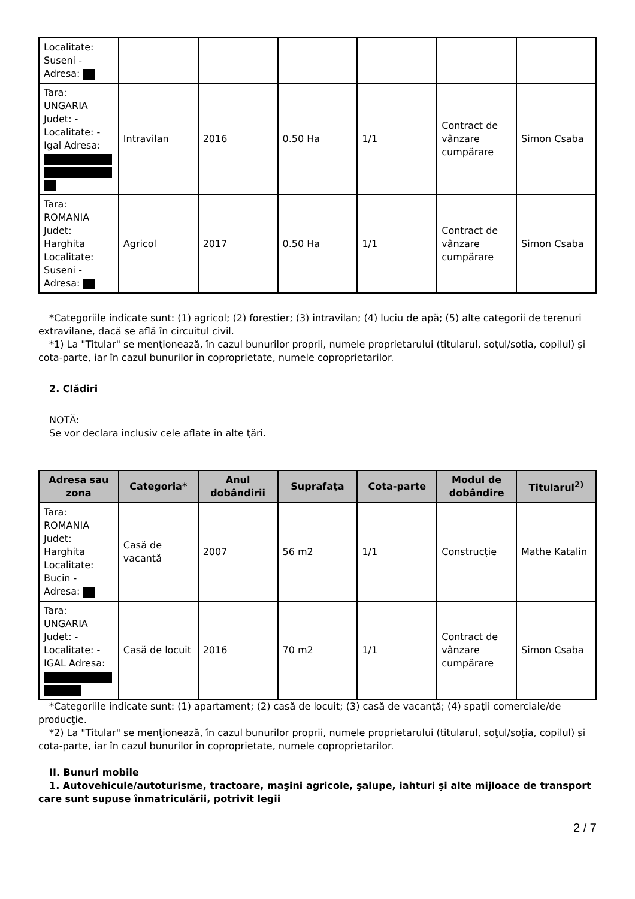| Localitate: Suseni - Adresa: | | | | | | |
| Tara: UNGARIA Judet: - Localitate: - Igal Adresa: | Intravilan | 2016 | 0.50 Ha | 1/1 | Contract de vânzare cumpărare | Simon Csaba |
| Tara: ROMANIA Judet: Harghita Localitate: Suseni - Adresa: | Agricol | 2017 | 0.50 Ha | 1/1 | Contract de vânzare cumpărare | Simon Csaba |
*Categoriile indicate sunt: (1) agricol; (2) forestier; (3) intravilan; (4) luciu de apă; (5) alte categorii de terenuri extravilane, dacă se află în circuitul civil.
*1) La "Titular" se menţionează, în cazul bunurilor proprii, numele proprietarului (titularul, soţul/soţia, copilul) și cota-parte, iar în cazul bunurilor în coproprietate, numele coproprietarilor.
2. Clădiri
NOTĂ:
Se vor declara inclusiv cele aflate în alte ţări.
| Adresa sau zona | Categoria* | Anul dobândirii | Suprafaţa | Cota-parte | Modul de dobândire | Titularul<sup>2)</sup> |
| --- | --- | --- | --- | --- | --- | --- |
| Tara: ROMANIA Judet: Harghita Localitate: Bucin - Adresa: | Casă de vacanţă | 2007 | 56 m2 | 1/1 | Construcție | Mathe Katalin |
| Tara: UNGARIA Judet: - Localitate: - IGAL Adresa: | Casă de locuit | 2016 | 70 m2 | 1/1 | Contract de vânzare cumpărare | Simon Csaba |
*Categoriile indicate sunt: (1) apartament; (2) casă de locuit; (3) casă de vacanţă; (4) spaţii comerciale/de producţie.
*2) La "Titular" se menţionează, în cazul bunurilor proprii, numele proprietarului (titularul, soţul/soţia, copilul) și cota-parte, iar în cazul bunurilor în coproprietate, numele coproprietarilor.
II. Bunuri mobile
1. Autovehicule/autoturisme, tractoare, maşini agricole, şalupe, iahturi şi alte mijloace de transport care sunt supuse înmatriculării, potrivit legii
2 / 7